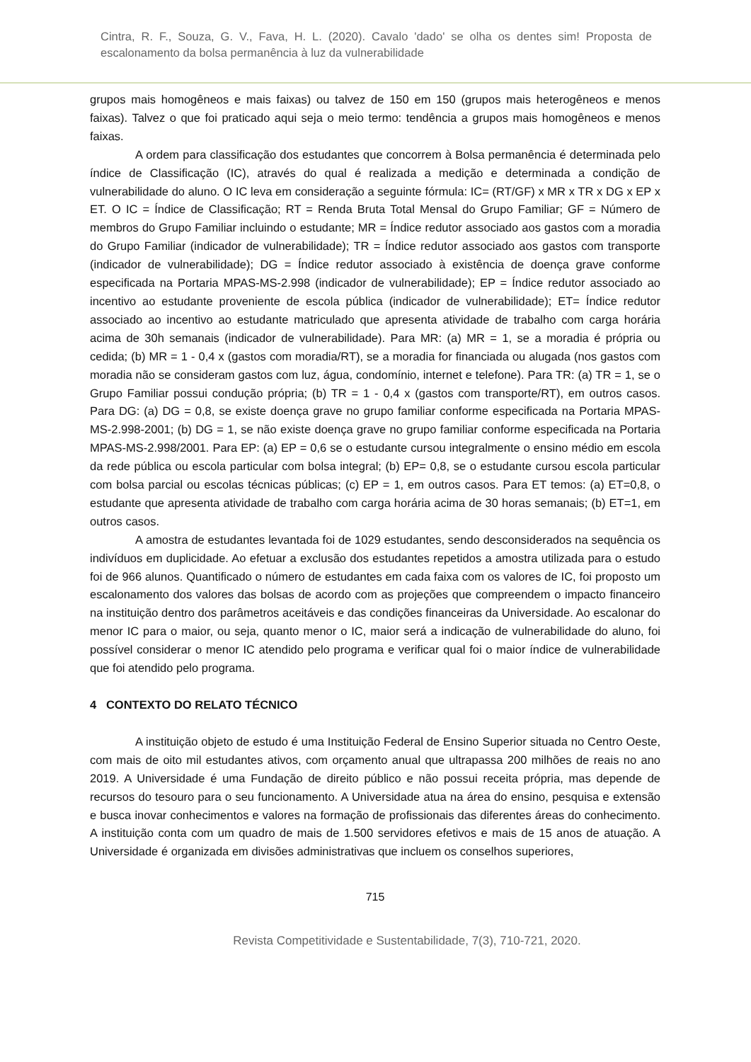Cintra, R. F., Souza, G. V., Fava, H. L. (2020). Cavalo 'dado' se olha os dentes sim! Proposta de escalonamento da bolsa permanência à luz da vulnerabilidade
grupos mais homogêneos e mais faixas) ou talvez de 150 em 150 (grupos mais heterogêneos e menos faixas). Talvez o que foi praticado aqui seja o meio termo: tendência a grupos mais homogêneos e menos faixas.
A ordem para classificação dos estudantes que concorrem à Bolsa permanência é determinada pelo índice de Classificação (IC), através do qual é realizada a medição e determinada a condição de vulnerabilidade do aluno. O IC leva em consideração a seguinte fórmula: IC= (RT/GF) x MR x TR x DG x EP x ET. O IC = Índice de Classificação; RT = Renda Bruta Total Mensal do Grupo Familiar; GF = Número de membros do Grupo Familiar incluindo o estudante; MR = Índice redutor associado aos gastos com a moradia do Grupo Familiar (indicador de vulnerabilidade); TR = Índice redutor associado aos gastos com transporte (indicador de vulnerabilidade); DG = Índice redutor associado à existência de doença grave conforme especificada na Portaria MPAS-MS-2.998 (indicador de vulnerabilidade); EP = Índice redutor associado ao incentivo ao estudante proveniente de escola pública (indicador de vulnerabilidade); ET= Índice redutor associado ao incentivo ao estudante matriculado que apresenta atividade de trabalho com carga horária acima de 30h semanais (indicador de vulnerabilidade). Para MR: (a) MR = 1, se a moradia é própria ou cedida; (b) MR = 1 - 0,4 x (gastos com moradia/RT), se a moradia for financiada ou alugada (nos gastos com moradia não se consideram gastos com luz, água, condomínio, internet e telefone). Para TR: (a) TR = 1, se o Grupo Familiar possui condução própria; (b) TR = 1 - 0,4 x (gastos com transporte/RT), em outros casos. Para DG: (a) DG = 0,8, se existe doença grave no grupo familiar conforme especificada na Portaria MPAS-MS-2.998-2001; (b) DG = 1, se não existe doença grave no grupo familiar conforme especificada na Portaria MPAS-MS-2.998/2001. Para EP: (a) EP = 0,6 se o estudante cursou integralmente o ensino médio em escola da rede pública ou escola particular com bolsa integral; (b) EP= 0,8, se o estudante cursou escola particular com bolsa parcial ou escolas técnicas públicas; (c) EP = 1, em outros casos. Para ET temos: (a) ET=0,8, o estudante que apresenta atividade de trabalho com carga horária acima de 30 horas semanais; (b) ET=1, em outros casos.
A amostra de estudantes levantada foi de 1029 estudantes, sendo desconsiderados na sequência os indivíduos em duplicidade. Ao efetuar a exclusão dos estudantes repetidos a amostra utilizada para o estudo foi de 966 alunos. Quantificado o número de estudantes em cada faixa com os valores de IC, foi proposto um escalonamento dos valores das bolsas de acordo com as projeções que compreendem o impacto financeiro na instituição dentro dos parâmetros aceitáveis e das condições financeiras da Universidade. Ao escalonar do menor IC para o maior, ou seja, quanto menor o IC, maior será a indicação de vulnerabilidade do aluno, foi possível considerar o menor IC atendido pelo programa e verificar qual foi o maior índice de vulnerabilidade que foi atendido pelo programa.
4 CONTEXTO DO RELATO TÉCNICO
A instituição objeto de estudo é uma Instituição Federal de Ensino Superior situada no Centro Oeste, com mais de oito mil estudantes ativos, com orçamento anual que ultrapassa 200 milhões de reais no ano 2019. A Universidade é uma Fundação de direito público e não possui receita própria, mas depende de recursos do tesouro para o seu funcionamento. A Universidade atua na área do ensino, pesquisa e extensão e busca inovar conhecimentos e valores na formação de profissionais das diferentes áreas do conhecimento. A instituição conta com um quadro de mais de 1.500 servidores efetivos e mais de 15 anos de atuação. A Universidade é organizada em divisões administrativas que incluem os conselhos superiores,
715
Revista Competitividade e Sustentabilidade, 7(3), 710-721, 2020.